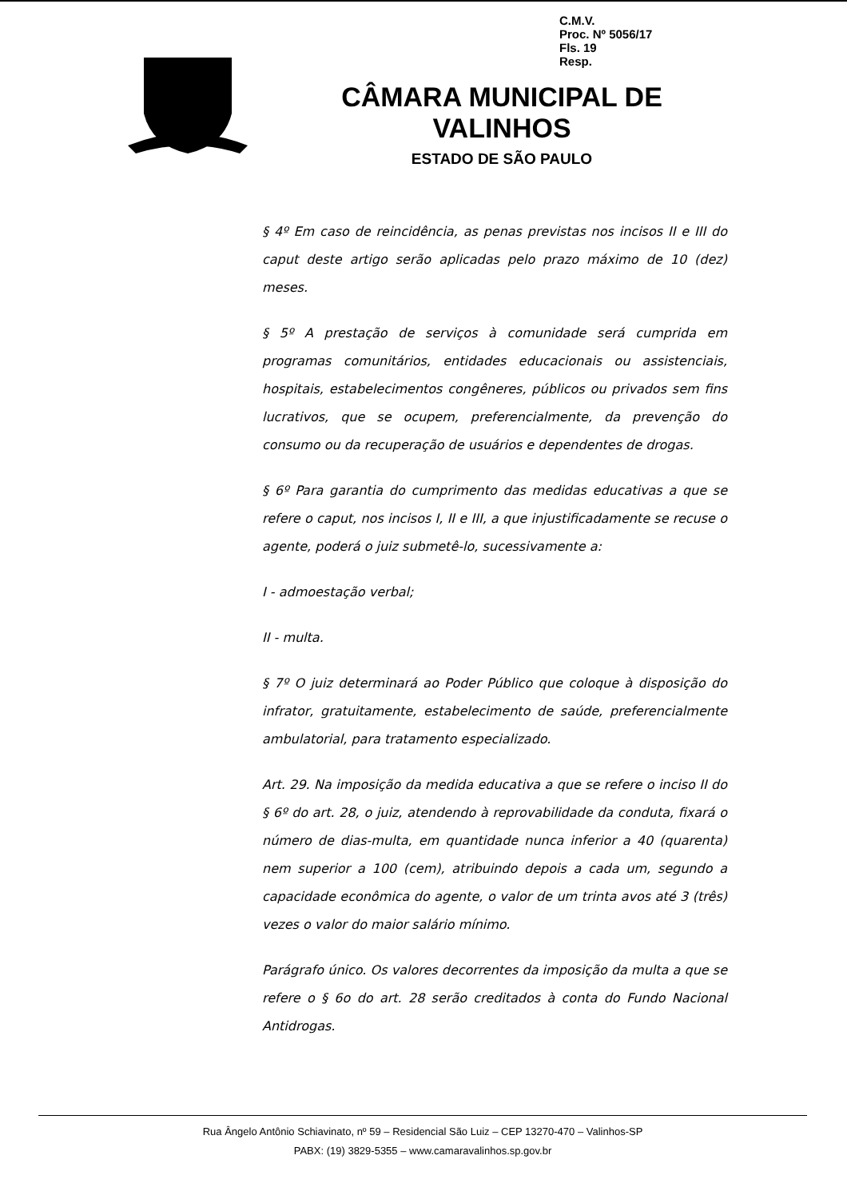C.M.V.
Proc. Nº 5056/17
Fls. 19
Resp.
CÂMARA MUNICIPAL DE VALINHOS
ESTADO DE SÃO PAULO
§ 4º Em caso de reincidência, as penas previstas nos incisos II e III do caput deste artigo serão aplicadas pelo prazo máximo de 10 (dez) meses.
§ 5º A prestação de serviços à comunidade será cumprida em programas comunitários, entidades educacionais ou assistenciais, hospitais, estabelecimentos congêneres, públicos ou privados sem fins lucrativos, que se ocupem, preferencialmente, da prevenção do consumo ou da recuperação de usuários e dependentes de drogas.
§ 6º Para garantia do cumprimento das medidas educativas a que se refere o caput, nos incisos I, II e III, a que injustificadamente se recuse o agente, poderá o juiz submetê-lo, sucessivamente a:
I - admoestação verbal;
II - multa.
§ 7º O juiz determinará ao Poder Público que coloque à disposição do infrator, gratuitamente, estabelecimento de saúde, preferencialmente ambulatorial, para tratamento especializado.
Art. 29. Na imposição da medida educativa a que se refere o inciso II do § 6º do art. 28, o juiz, atendendo à reprovabilidade da conduta, fixará o número de dias-multa, em quantidade nunca inferior a 40 (quarenta) nem superior a 100 (cem), atribuindo depois a cada um, segundo a capacidade econômica do agente, o valor de um trinta avos até 3 (três) vezes o valor do maior salário mínimo.
Parágrafo único. Os valores decorrentes da imposição da multa a que se refere o § 6o do art. 28 serão creditados à conta do Fundo Nacional Antidrogas.
Rua Ângelo Antônio Schiavinato, nº 59 – Residencial São Luiz – CEP 13270-470 – Valinhos-SP
PABX: (19) 3829-5355 – www.camaravalinhos.sp.gov.br